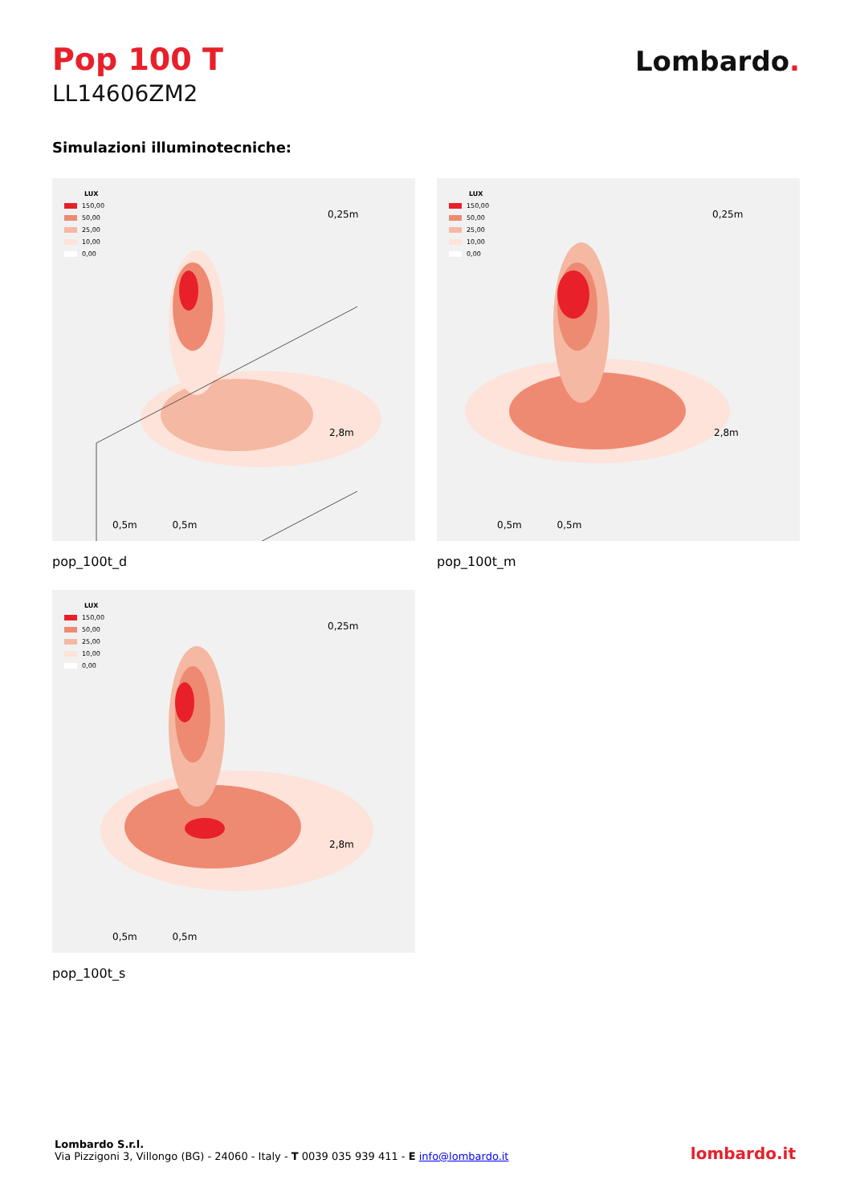Pop 100 T
LL14606ZM2
Lombardo.
Simulazioni illuminotecniche:
LUX
150,00
50,00
25,00
10,00
0,00
0,25m
2,8m
0,5m 0,5m
pop_100t_d
LUX
150,00
50,00
25,00
10,00
0,00
0,25m
2,8m
0,5m 0,5m
pop_100t_m
LUX
150,00
50,00
25,00
10,00
0,00
0,25m
2,8m
0,5m 0,5m
pop_100t_s
Lombardo S.r.l.
Via Pizzigoni 3, Villongo (BG) - 24060 - Italy - T 0039 035 939 411 - E info@lombardo.it
lombardo.it